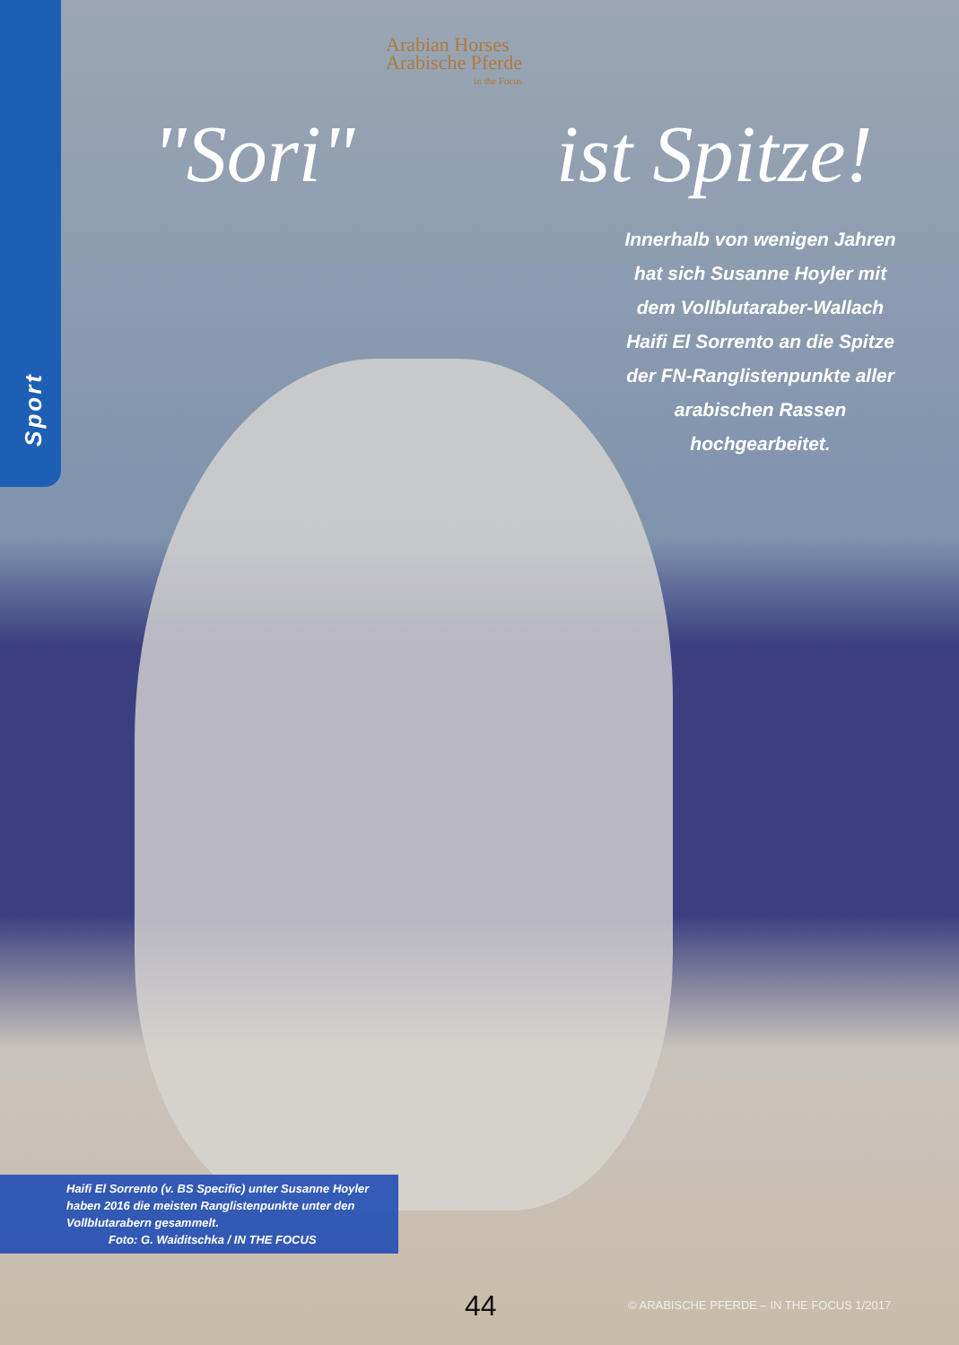Sport
Arabian Horses
Arabische Pferde
in the Focus
"Sori" ist Spitze!
Innerhalb von wenigen Jahren hat sich Susanne Hoyler mit dem Vollblutara­ber-Wallach Haifi El Sorrento an die Spitze der FN-Ranglis­tenpunkte aller arabischen Rassen hochgearbeitet.
Haifi El Sorrento (v. BS Specific) unter Susanne Hoyler haben 2016 die meisten Ranglistenpunkte unter den Vollblutarabern gesammelt.
Foto: G. Waiditschka / IN THE FOCUS
44
© ARABISCHE PFERDE – IN THE FOCUS 1/2017